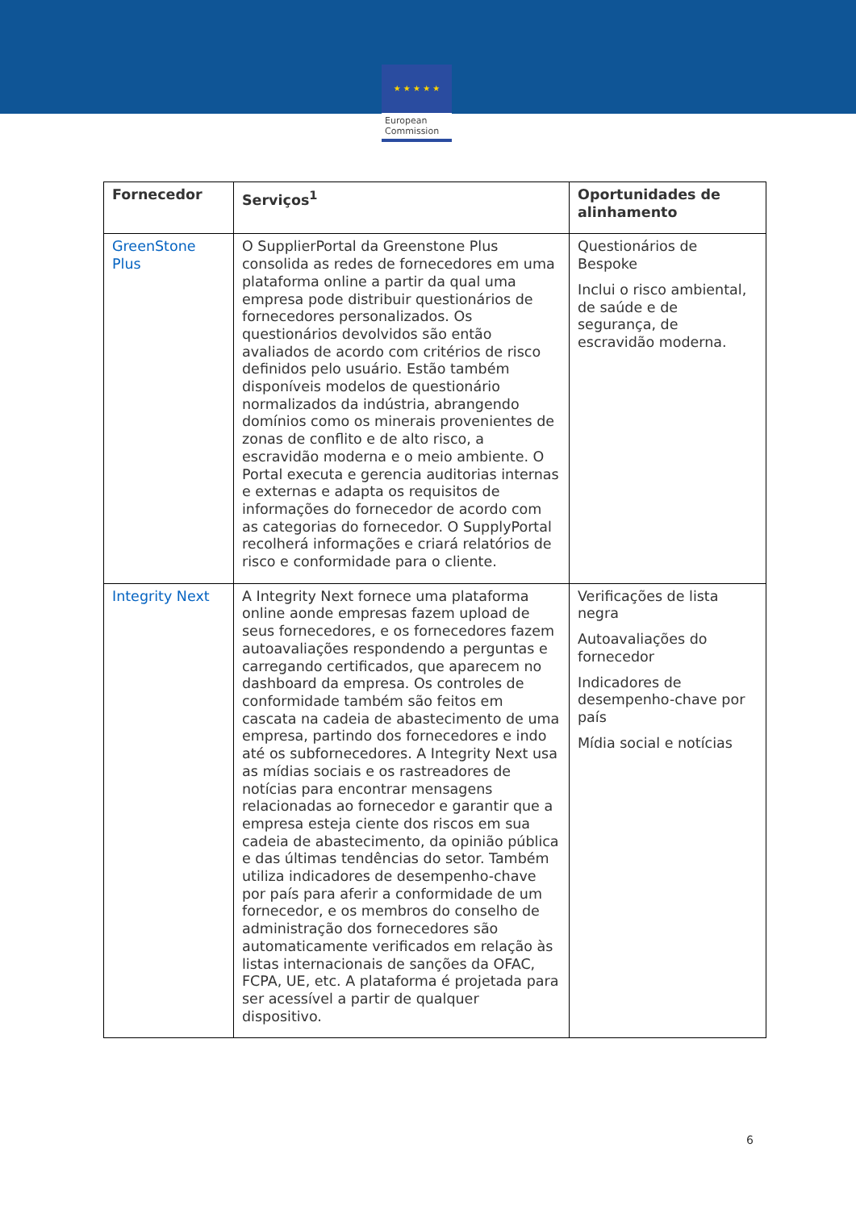★ ★ ★ ★ ★
European
Commission
| Fornecedor | Serviços<sup>1</sup> | Oportunidades de alinhamento |
| --- | --- | --- |
| GreenStone Plus | O SupplierPortal da Greenstone Plus consolida as redes de fornecedores em uma plataforma online a partir da qual uma empresa pode distribuir questionários de fornecedores personalizados. Os questionários devolvidos são então avaliados de acordo com critérios de risco definidos pelo usuário. Estão também disponíveis modelos de questionário normalizados da indústria, abrangendo domínios como os minerais provenientes de zonas de conflito e de alto risco, a escravidão moderna e o meio ambiente. O Portal executa e gerencia auditorias internas e externas e adapta os requisitos de informações do fornecedor de acordo com as categorias do fornecedor. O SupplyPortal recolherá informações e criará relatórios de risco e conformidade para o cliente. | Questionários de Bespoke Inclui o risco ambiental, de saúde e de segurança, de escravidão moderna. |
| Integrity Next | A Integrity Next fornece uma plataforma online aonde empresas fazem upload de seus fornecedores, e os fornecedores fazem autoavaliações respondendo a perguntas e carregando certificados, que aparecem no dashboard da empresa. Os controles de conformidade também são feitos em cascata na cadeia de abastecimento de uma empresa, partindo dos fornecedores e indo até os subfornecedores. A Integrity Next usa as mídias sociais e os rastreadores de notícias para encontrar mensagens relacionadas ao fornecedor e garantir que a empresa esteja ciente dos riscos em sua cadeia de abastecimento, da opinião pública e das últimas tendências do setor. Também utiliza indicadores de desempenho-chave por país para aferir a conformidade de um fornecedor, e os membros do conselho de administração dos fornecedores são automaticamente verificados em relação às listas internacionais de sanções da OFAC, FCPA, UE, etc. A plataforma é projetada para ser acessível a partir de qualquer dispositivo. | Verificações de lista negra Autoavaliações do fornecedor Indicadores de desempenho-chave por país Mídia social e notícias |
6